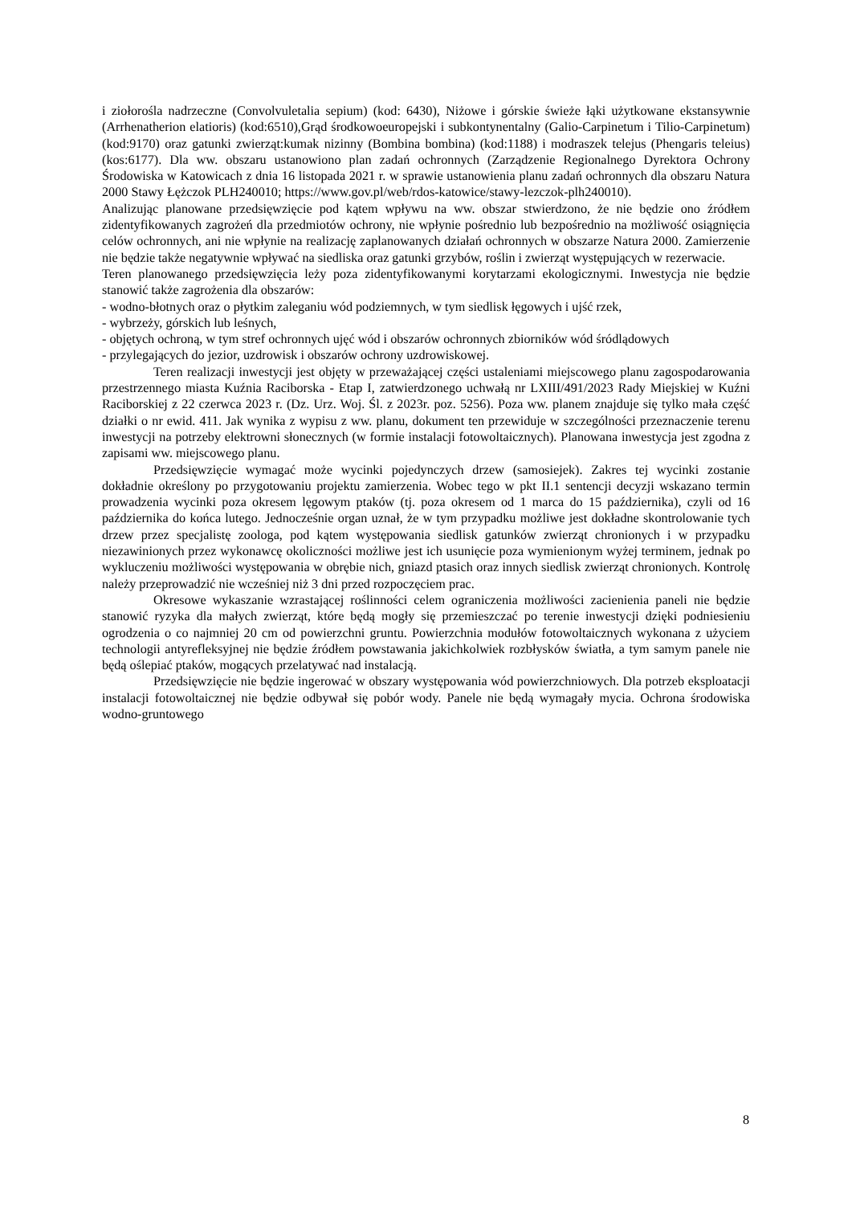i ziołorośla nadrzeczne (Convolvuletalia sepium) (kod: 6430), Niżowe i górskie świeże łąki użytkowane ekstansywnie (Arrhenatherion elatioris) (kod:6510),Grąd środkowoeuropejski i subkontynentalny (Galio-Carpinetum i Tilio-Carpinetum) (kod:9170) oraz gatunki zwierząt:kumak nizinny (Bombina bombina) (kod:1188) i modraszek telejus (Phengaris teleius)(kos:6177). Dla ww. obszaru ustanowiono plan zadań ochronnych (Zarządzenie Regionalnego Dyrektora Ochrony Środowiska w Katowicach z dnia 16 listopada 2021 r. w sprawie ustanowienia planu zadań ochronnych dla obszaru Natura 2000 Stawy Łężczok PLH240010; https://www.gov.pl/web/rdos-katowice/stawy-lezczok-plh240010).
Analizując planowane przedsięwzięcie pod kątem wpływu na ww. obszar stwierdzono, że nie będzie ono źródłem zidentyfikowanych zagrożeń dla przedmiotów ochrony, nie wpłynie pośrednio lub bezpośrednio na możliwość osiągnięcia celów ochronnych, ani nie wpłynie na realizację zaplanowanych działań ochronnych w obszarze Natura 2000. Zamierzenie nie będzie także negatywnie wpływać na siedliska oraz gatunki grzybów, roślin i zwierząt występujących w rezerwacie.
Teren planowanego przedsięwzięcia leży poza zidentyfikowanymi korytarzami ekologicznymi. Inwestycja nie będzie stanowić także zagrożenia dla obszarów:
- wodno-błotnych oraz o płytkim zaleganiu wód podziemnych, w tym siedlisk łęgowych i ujść rzek,
- wybrzeży, górskich lub leśnych,
- objętych ochroną, w tym stref ochronnych ujęć wód i obszarów ochronnych zbiorników wód śródlądowych
- przylegających do jezior, uzdrowisk i obszarów ochrony uzdrowiskowej.
Teren realizacji inwestycji jest objęty w przeważającej części ustaleniami miejscowego planu zagospodarowania przestrzennego miasta Kuźnia Raciborska - Etap I, zatwierdzonego uchwałą nr LXIII/491/2023 Rady Miejskiej w Kuźni Raciborskiej z 22 czerwca 2023 r. (Dz. Urz. Woj. Śl. z 2023r. poz. 5256). Poza ww. planem znajduje się tylko mała część działki o nr ewid. 411. Jak wynika z wypisu z ww. planu, dokument ten przewiduje w szczególności przeznaczenie terenu inwestycji na potrzeby elektrowni słonecznych (w formie instalacji fotowoltaicznych). Planowana inwestycja jest zgodna z zapisami ww. miejscowego planu.
Przedsięwzięcie wymagać może wycinki pojedynczych drzew (samosiejek). Zakres tej wycinki zostanie dokładnie określony po przygotowaniu projektu zamierzenia. Wobec tego w pkt II.1 sentencji decyzji wskazano termin prowadzenia wycinki poza okresem lęgowym ptaków (tj. poza okresem od 1 marca do 15 października), czyli od 16 października do końca lutego. Jednocześnie organ uznał, że w tym przypadku możliwe jest dokładne skontrolowanie tych drzew przez specjalistę zoologa, pod kątem występowania siedlisk gatunków zwierząt chronionych i w przypadku niezawinionych przez wykonawcę okoliczności możliwe jest ich usunięcie poza wymienionym wyżej terminem, jednak po wykluczeniu możliwości występowania w obrębie nich, gniazd ptasich oraz innych siedlisk zwierząt chronionych. Kontrolę należy przeprowadzić nie wcześniej niż 3 dni przed rozpoczęciem prac.
Okresowe wykaszanie wzrastającej roślinności celem ograniczenia możliwości zacienienia paneli nie będzie stanowić ryzyka dla małych zwierząt, które będą mogły się przemieszczać po terenie inwestycji dzięki podniesieniu ogrodzenia o co najmniej 20 cm od powierzchni gruntu. Powierzchnia modułów fotowoltaicznych wykonana z użyciem technologii antyrefleksyjnej nie będzie źródłem powstawania jakichkolwiek rozbłysków światła, a tym samym panele nie będą oślepiać ptaków, mogących przelatywać nad instalacją.
Przedsięwzięcie nie będzie ingerować w obszary występowania wód powierzchniowych. Dla potrzeb eksploatacji instalacji fotowoltaicznej nie będzie odbywał się pobór wody. Panele nie będą wymagały mycia. Ochrona środowiska wodno-gruntowego
8